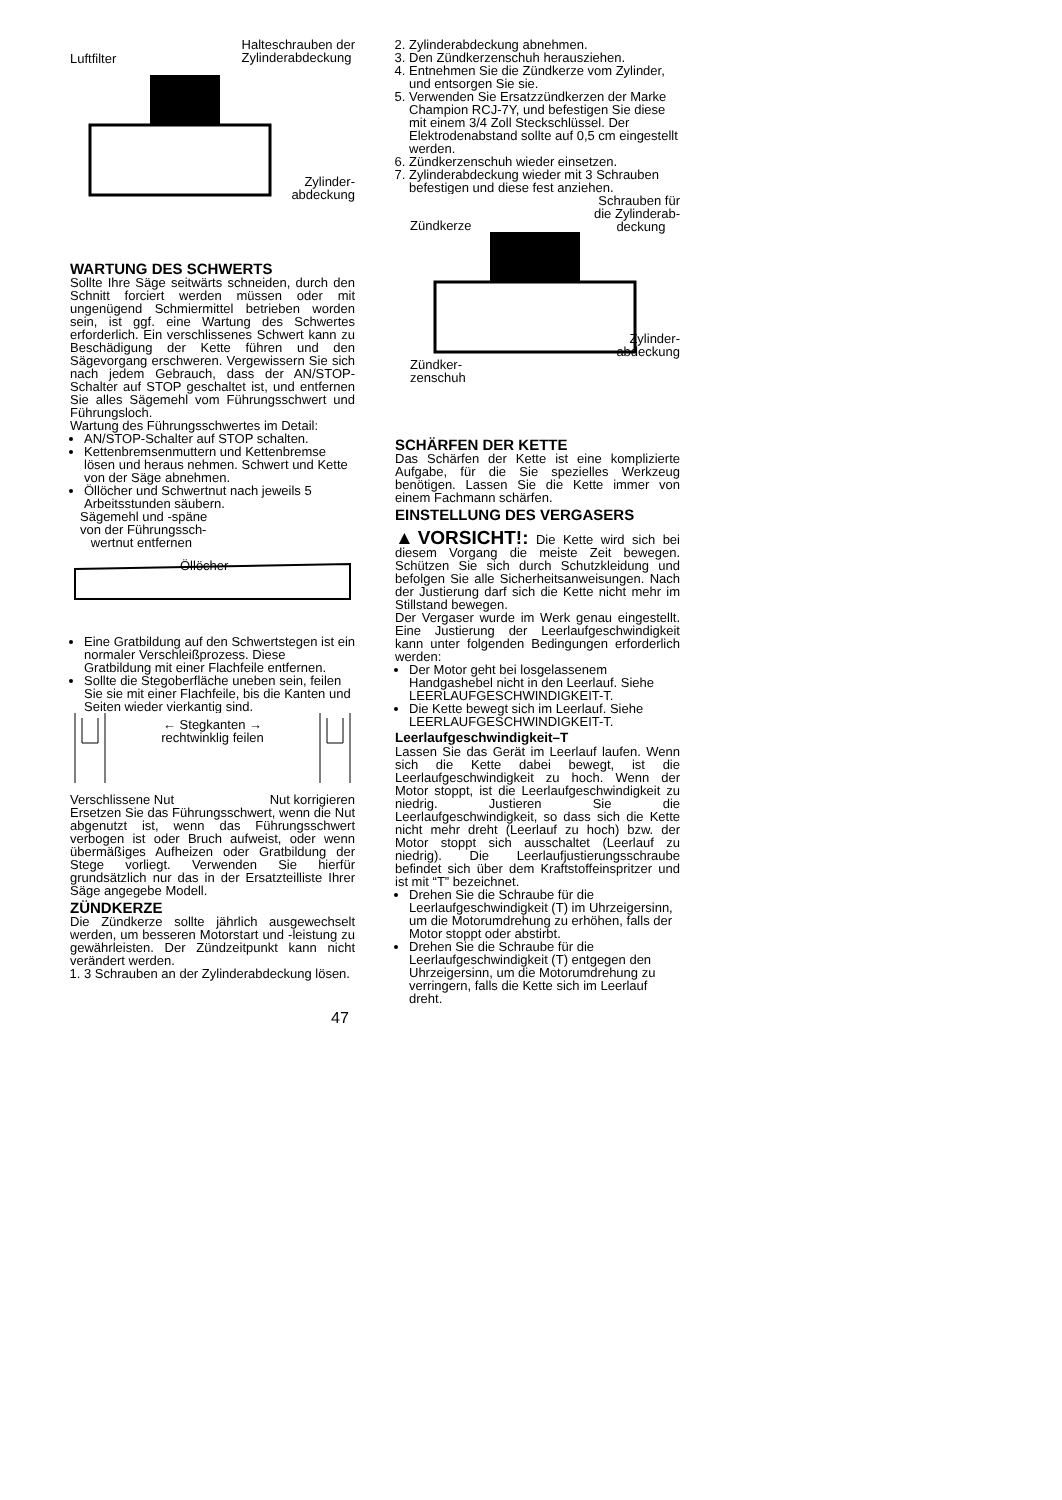Luftfilter Halteschrauben der
Zylinderabdeckung
Zylinder-
abdeckung
WARTUNG DES SCHWERTS
Sollte Ihre Säge seitwärts schneiden, durch den Schnitt forciert werden müssen oder mit ungenügend Schmiermittel betrieben worden sein, ist ggf. eine Wartung des Schwertes erforderlich. Ein verschlissenes Schwert kann zu Beschädigung der Kette führen und den Sägevorgang erschweren. Vergewissern Sie sich nach jedem Gebrauch, dass der AN/STOP-Schalter auf STOP geschaltet ist, und entfernen Sie alles Sägemehl vom Führungsschwert und Führungsloch.
Wartung des Führungsschwertes im Detail:
AN/STOP-Schalter auf STOP schalten.
Kettenbremsenmuttern und Kettenbremse lösen und heraus nehmen. Schwert und Kette von der Säge abnehmen.
Öllöcher und Schwertnut nach jeweils 5 Arbeitsstunden säubern.
Sägemehl und -späne
von der Führungssch-
wertnut entfernen
Öllöcher
Eine Gratbildung auf den Schwertstegen ist ein normaler Verschleißprozess. Diese Gratbildung mit einer Flachfeile entfernen.
Sollte die Stegoberfläche uneben sein, feilen Sie sie mit einer Flachfeile, bis die Kanten und Seiten wieder vierkantig sind.
← Stegkanten →
rechtwinklig feilen
Verschlissene Nut Nut korrigieren
Ersetzen Sie das Führungsschwert, wenn die Nut abgenutzt ist, wenn das Führungsschwert verbogen ist oder Bruch aufweist, oder wenn übermäßiges Aufheizen oder Gratbildung der Stege vorliegt. Verwenden Sie hierfür grundsätzlich nur das in der Ersatzteilliste Ihrer Säge angegebe Modell.
ZÜNDKERZE
Die Zündkerze sollte jährlich ausgewechselt werden, um besseren Motorstart und -leistung zu gewährleisten. Der Zündzeitpunkt kann nicht verändert werden.
1. 3 Schrauben an der Zylinderabdeckung lösen.
2. Zylinderabdeckung abnehmen.
3. Den Zündkerzenschuh herausziehen.
4. Entnehmen Sie die Zündkerze vom Zylinder, und entsorgen Sie sie.
5. Verwenden Sie Ersatzzündkerzen der Marke Champion RCJ-7Y, und befestigen Sie diese mit einem 3/4 Zoll Steckschlüssel. Der Elektrodenabstand sollte auf 0,5 cm eingestellt werden.
6. Zündkerzenschuh wieder einsetzen.
7. Zylinderabdeckung wieder mit 3 Schrauben befestigen und diese fest anziehen.
Schrauben für
die Zylinderab-
deckung
Zündkerze
Zylinder-
abdeckung
Zündker-
zenschuh
SCHÄRFEN DER KETTE
Das Schärfen der Kette ist eine komplizierte Aufgabe, für die Sie spezielles Werkzeug benötigen. Lassen Sie die Kette immer von einem Fachmann schärfen.
EINSTELLUNG DES VERGASERS
▲VORSICHT!: Die Kette wird sich bei diesem Vorgang die meiste Zeit bewegen. Schützen Sie sich durch Schutzkleidung und befolgen Sie alle Sicherheitsanweisungen. Nach der Justierung darf sich die Kette nicht mehr im Stillstand bewegen.
Der Vergaser wurde im Werk genau eingestellt. Eine Justierung der Leerlaufgeschwindigkeit kann unter folgenden Bedingungen erforderlich werden:
Der Motor geht bei losgelassenem Handgashebel nicht in den Leerlauf. Siehe LEERLAUFGESCHWINDIGKEIT-T.
Die Kette bewegt sich im Leerlauf. Siehe LEERLAUFGESCHWINDIGKEIT-T.
Leerlaufgeschwindigkeit–T
Lassen Sie das Gerät im Leerlauf laufen. Wenn sich die Kette dabei bewegt, ist die Leerlaufgeschwindigkeit zu hoch. Wenn der Motor stoppt, ist die Leerlaufgeschwindigkeit zu niedrig. Justieren Sie die Leerlaufgeschwindigkeit, so dass sich die Kette nicht mehr dreht (Leerlauf zu hoch) bzw. der Motor stoppt sich ausschaltet (Leerlauf zu niedrig). Die Leerlaufjustierungsschraube befindet sich über dem Kraftstoffeinspritzer und ist mit “T” bezeichnet.
Drehen Sie die Schraube für die Leerlaufgeschwindigkeit (T) im Uhrzeigersinn, um die Motorumdrehung zu erhöhen, falls der Motor stoppt oder abstirbt.
Drehen Sie die Schraube für die Leerlaufgeschwindigkeit (T) entgegen den Uhrzeigersinn, um die Motorumdrehung zu verringern, falls die Kette sich im Leerlauf dreht.
47